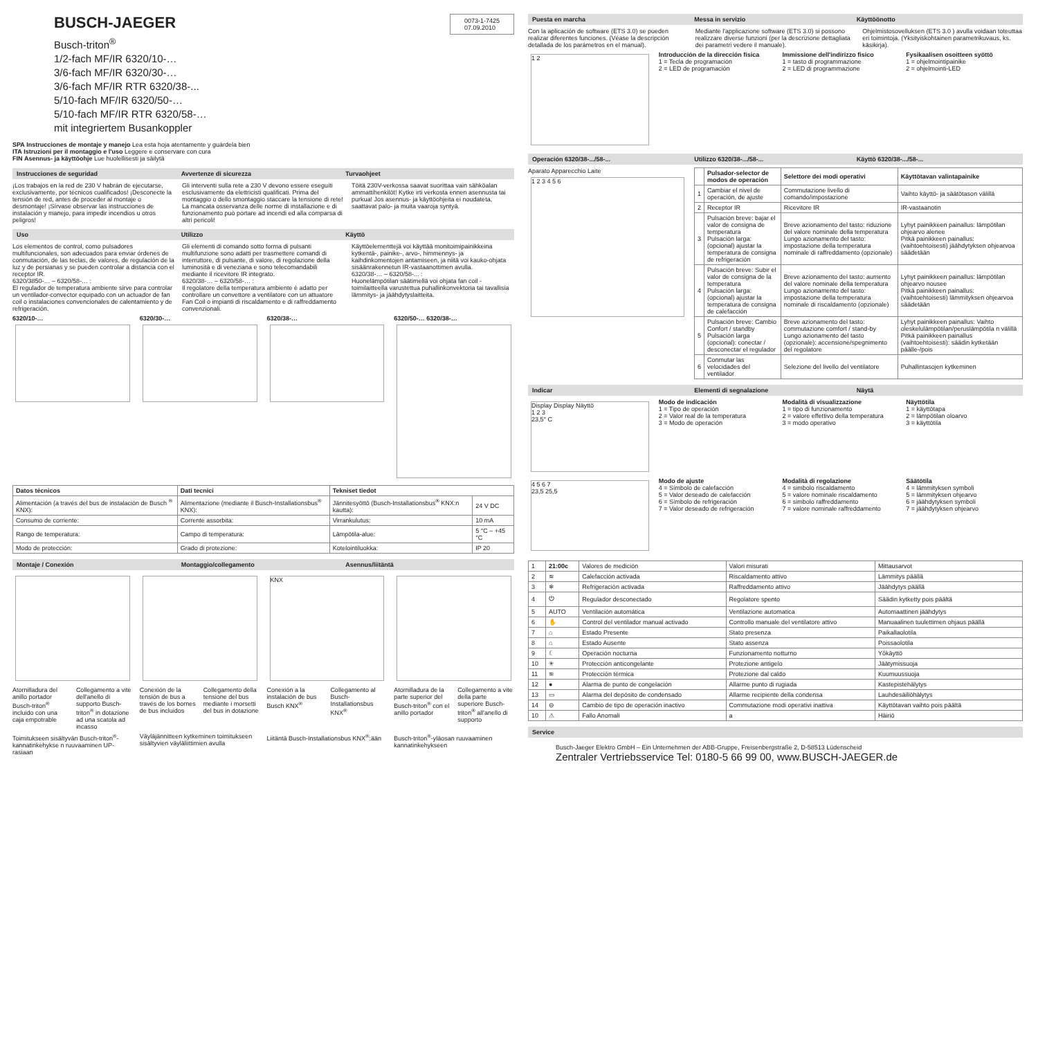BUSCH-JAEGER
0073-1-7425
07.09.2010
Busch-triton<sup>®</sup>
1/2-fach MF/IR 6320/10-…
3/6-fach MF/IR 6320/30-…
3/6-fach MF/IR RTR 6320/38-...
5/10-fach MF/IR 6320/50-…
5/10-fach MF/IR RTR 6320/58-…
mit integriertem Busankoppler
SPA Instrucciones de montaje y manejo Lea esta hoja atentamente y guárdela bien
ITA Istruzioni per il montaggio e l'uso Leggere e conservare con cura
FIN Asennus- ja käyttöohje Lue huolellisesti ja säilytä
Instrucciones de seguridad Avvertenze di sicurezza Turvaohjeet
¡Los trabajos en la red de 230 V habrán de ejecutarse, exclusivamente, por técnicos cualificados! ¡Desconecte la tensión de red, antes de proceder al montaje o desmontaje! ¡Sírvase observar las instrucciones de instalación y manejo, para impedir incendios u otros peligros!
Gli interventi sulla rete a 230 V devono essere eseguiti esclusivamente da elettricisti qualificati. Prima del montaggio o dello smontaggio staccare la tensione di rete! La mancata osservanza delle norme di installazione e di funzionamento può portare ad incendi ed alla comparsa di altri pericoli!
Töitä 230V-verkossa saavat suorittaa vain sähköalan ammattihenkilöt! Kytke irti verkosta ennen asennusta tai purkua! Jos asennus- ja käyttöohjeita ei noudateta, saattavat palo- ja muita vaaroja syntyä.
Uso Utilizzo Käyttö
Los elementos de control, como pulsadores multifuncionales, son adecuados para enviar órdenes de conmutación, de las teclas, de valores, de regulación de la luz y de persianas y se pueden controlar a distancia con el receptor IR.
6320/3850-… – 6320/58-… :
El regulador de temperatura ambiente sirve para controlar un ventilador-convector equipado con un actuador de fan coil o instalaciones convencionales de calentamiento y de refrigeración.
Gli elementi di comando sotto forma di pulsanti multifunzione sono adatti per trasmettere comandi di interruttore, di pulsante, di valore, di regolazione della luminosità e di veneziana e sono telecomandabili mediante il ricevitore IR integrato.
6320/38-… – 6320/58-… :
Il regolatore della temperatura ambiente è adatto per controllare un convettore a ventilatore con un attuatore Fan Coil o impianti di riscaldamento e di raffreddamento convenzionali.
Käyttöelementtejä voi käyttää monitoimipainikkeina kytkentä-, painike-, arvo-, himmennys- ja kaihdinkomentojen antamiseen, ja niitä voi kauko-ohjata sisäänrakennetun IR-vastaanottimen avulla.
6320/38-… – 6320/58-... :
Huonelämpötilan säätimellä voi ohjata fan coil -toimilaitteella varustettua puhallinkonvektoria tai tavallisia lämmitys- ja jäähdytyslaitteita.
6320/10-… 6320/30-… 6320/38-… 6320/50-… 6320/38-…
| Datos técnicos | Dati tecnici | Tekniset tiedot | |
| --- | --- | --- | --- |
| Alimentación (a través del bus de instalación de Busch <sup>®</sup> KNX): | Alimentazione (mediante il Busch-Installationsbus<sup>®</sup> KNX): | Jännitesyöttö (Busch-Installationsbus<sup>®</sup> KNX:n kautta): | 24 V DC |
| Consumo de corriente: | Corrente assorbita: | Virrankulutus: | 10 mA |
| Rango de temperatura: | Campo di temperatura: | Lämpötila-alue: | 5 °C – +45 °C |
| Modo de protección: | Grado di protezione: | Kotelointiluokka: | IP 20 |
Montaje / Conexión Montaggio/collegamento Asennus/liitäntä
KNX
Atornilladura del anillo portador Busch-triton<sup>®</sup> incluido con una caja empotrable
Collegamento a vite dell'anello di supporto Busch-triton<sup>®</sup> in dotazione ad una scatola ad incasso
Conexión de la tensión de bus a través de los bornes de bus incluidos
Collegamento della tensione del bus mediante i morsetti del bus in dotazione
Conexión a la instalación de bus Busch KNX<sup>®</sup>
Collegamento al Busch-Installationsbus KNX<sup>®</sup>
Atornilladura de la parte superior del Busch-triton<sup>®</sup> con el anillo portador
Collegamento a vite della parte superiore Busch-triton<sup>®</sup> all'anello di supporto
Toimitukseen sisältyvän Busch-triton<sup>®</sup>-kannatinkehykse n ruuvaaminen UP-rasiaan
Väyläjännitteen kytkeminen toimitukseen sisältyvien väyläliittimien avulla
Liitäntä Busch-Installationsbus KNX<sup>®</sup>:ään
Busch-triton<sup>®</sup>-yläosan ruuvaaminen kannatinkehykseen
Puesta en marcha Messa in servizio Käyttöönotto
Con la aplicación de software (ETS 3.0) se pueden realizar diferentes funciones. (Véase la descripción detallada de los parámetros en el manual).
Mediante l'applicazione software (ETS 3.0) si possono realizzare diverse funzioni (per la descrizione dettagliata dei parametri vedere il manuale).
Ohjelmistosovelluksen (ETS 3.0 ) avulla voidaan toteuttaa eri toimintoja. (Yksityiskohtainen parametrikuvaus, ks. käsikirja).
1 2
Introducción de la dirección física
1 = Tecla de programación
2 = LED de programación
Immissione dell'indirizzo fisico
1 = tasto di programmazione
2 = LED di programmazione
Fysikaalisen osoitteen syöttö
1 = ohjelmointipainike
2 = ohjelmointi-LED
Operación 6320/38-.../58-... Utilizzo 6320/38-.../58-... Käyttö 6320/38-.../58-...
Aparato Apparecchio Laite
1 2 3 4 5 6
| | Pulsador-selector de modos de operación | Selettore dei modi operativi | Käyttötavan valintapainike |
| 1 | Cambiar el nivel de operación, de ajuste | Commutazione livello di comando/impostazione | Vaihto käyttö- ja säätötason välillä |
| 2 | Receptor IR | Ricevitore IR | IR-vastaanotin |
| 3 | Pulsación breve: bajar el valor de consigna de temperatura Pulsación larga: (opcional) ajustar la temperatura de consigna de refrigeración | Breve azionamento del tasto: riduzione del valore nominale della temperatura Lungo azionamento del tasto: impostazione della temperatura nominale di raffreddamento (opzionale) | Lyhyt painikkeen painallus: lämpötilan ohjearvo alenee Pitkä painikkeen painallus: (vaihtoehtoisesti) jäähdytyksen ohjearvoa säädetään |
| 4 | Pulsación breve: Subir el valor de consigna de la temperatura Pulsación larga: (opcional) ajustar la temperatura de consigna de calefacción | Breve azionamento del tasto: aumento del valore nominale della temperatura Lungo azionamento del tasto: impostazione della temperatura nominale di riscaldamento (opzionale) | Lyhyt painikkeen painallus: lämpötilan ohjearvo nousee Pitkä painikkeen painallus: (vaihtoehtoisesti) lämmityksen ohjearvoa säädetään |
| 5 | Pulsación breve: Cambio Confort / standby Pulsación larga (opcional): conectar / desconectar el regulador | Breve azionamento del tasto: commutazione comfort / stand-by Lungo azionamento del tasto (opzionale): accensione/spegnimento del regolatore | Lyhyt painikkeen painallus: Vaihto oleskelulämpötilan/peruslämpötila n välillä Pitkä painikkeen painallus (vaihtoehtoisesti): säädin kytketään päälle-/pois |
| 6 | Conmutar las velocidades del ventilador | Selezione del livello del ventilatore | Puhallintasojen kytkeminen |
Indicar Elementi di segnalazione Näytä
Display Display Näyttö
1 2 3
23,5° C
Modo de indicación
1 = Tipo de operación
2 = Valor real de la temperatura
3 = Modo de operación
Modalità di visualizzazione
1 = tipo di funzionamento
2 = valore effettivo della temperatura
3 = modo operativo
Näyttötila
1 = käyttötapa
2 = lämpötilan oloarvo
3 = käyttötila
4 5 6 7
23,5 25,5
Modo de ajuste
4 = Símbolo de calefacción
5 = Valor deseado de calefacción
6 = Símbolo de refrigeración
7 = Valor deseado de refrigeración
Modalità di regolazione
4 = simbolo riscaldamento
5 = valore nominale riscaldamento
6 = simbolo raffreddamento
7 = valore nominale raffreddamento
Säätötila
4 = lämmityksen symboli
5 = lämmityksen ohjearvo
6 = jäähdytyksen symboli
7 = jäähdytyksen ohjearvo
| 1 | 21:00c | Valores de medición | Valori misurati | Mittausarvot |
| 2 | ≋ | Calefacción activada | Riscaldamento attivo | Lämmitys päällä |
| 3 | ❄ | Refrigeración activada | Raffreddamento attivo | Jäähdytys päällä |
| 4 | ⏻ | Regulador desconectado | Regolatore spento | Säädin kytketty pois päältä |
| 5 | AUTO | Ventilación automática | Ventilazione automatica | Automaattinen jäähdytys |
| 6 | ✋ | Control del ventilador manual activado | Controllo manuale del ventilatore attivo | Manuaalinen tuulettimen ohjaus päällä |
| 7 | ⌂ | Estado Presente | Stato presenza | Paikallaolotila |
| 8 | ⌂ | Estado Ausente | Stato assenza | Poissaolotila |
| 9 | ☾ | Operación nocturna | Funzionamento notturno | Yökäyttö |
| 10 | ✳ | Protección anticongelante | Protezione antigelo | Jäätymissuoja |
| 11 | ≋ | Protección térmica | Protezione dal caldo | Kuumuussuoja |
| 12 | ● | Alarma de punto de congelación | Allarme punto di rugiada | Kastepistehälytys |
| 13 | ▭ | Alarma del depósito de condensado | Allarme recipiente della condensa | Lauhdesäiliöhälytys |
| 14 | ⊖ | Cambio de tipo de operación inactivo | Commutazione modi operativi inattiva | Käyttötavan vaihto pois päältä |
| 10 | ⚠ | Fallo Anomali | a | Häiriö |
Service
Busch-Jaeger Elektro GmbH – Ein Unternehmen der ABB-Gruppe, Freisenbergstraße 2, D-58513 Lüdenscheid
Zentraler Vertriebsservice Tel: 0180-5 66 99 00, www.BUSCH-JAEGER.de